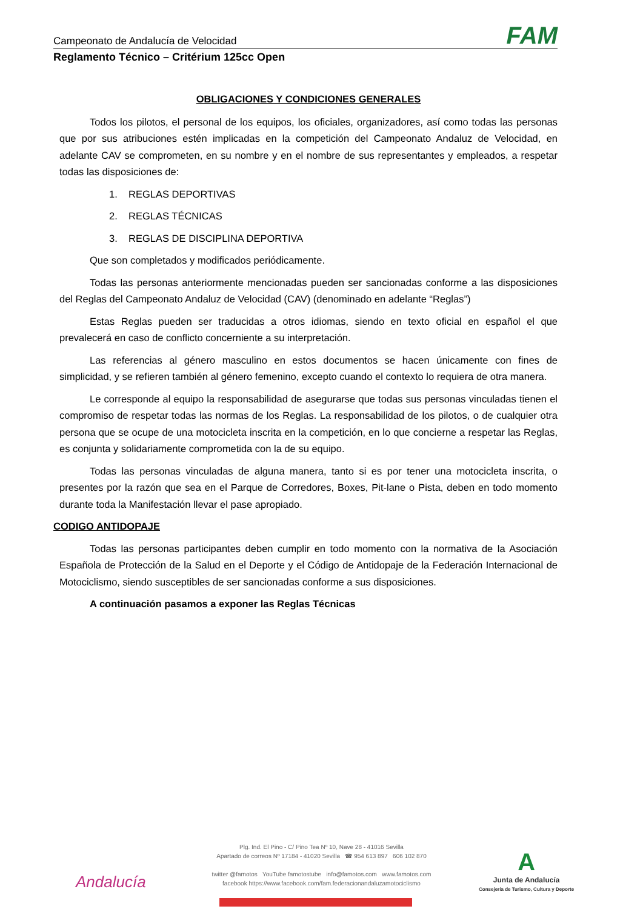Campeonato de Andalucía de Velocidad FAM
Reglamento Técnico – Critérium 125cc Open
OBLIGACIONES Y CONDICIONES GENERALES
Todos los pilotos, el personal de los equipos, los oficiales, organizadores, así como todas las personas que por sus atribuciones estén implicadas en la competición del Campeonato Andaluz de Velocidad, en adelante CAV se comprometen, en su nombre y en el nombre de sus representantes y empleados, a respetar todas las disposiciones de:
1. REGLAS DEPORTIVAS
2. REGLAS TÉCNICAS
3. REGLAS DE DISCIPLINA DEPORTIVA
Que son completados y modificados periódicamente.
Todas las personas anteriormente mencionadas pueden ser sancionadas conforme a las disposiciones del Reglas del Campeonato Andaluz de Velocidad (CAV) (denominado en adelante “Reglas”)
Estas Reglas pueden ser traducidas a otros idiomas, siendo en texto oficial en español el que prevalecerá en caso de conflicto concerniente a su interpretación.
Las referencias al género masculino en estos documentos se hacen únicamente con fines de simplicidad, y se refieren también al género femenino, excepto cuando el contexto lo requiera de otra manera.
Le corresponde al equipo la responsabilidad de asegurarse que todas sus personas vinculadas tienen el compromiso de respetar todas las normas de los Reglas. La responsabilidad de los pilotos, o de cualquier otra persona que se ocupe de una motocicleta inscrita en la competición, en lo que concierne a respetar las Reglas, es conjunta y solidariamente comprometida con la de su equipo.
Todas las personas vinculadas de alguna manera, tanto si es por tener una motocicleta inscrita, o presentes por la razón que sea en el Parque de Corredores, Boxes, Pit-lane o Pista, deben en todo momento durante toda la Manifestación llevar el pase apropiado.
CODIGO ANTIDOPAJE
Todas las personas participantes deben cumplir en todo momento con la normativa de la Asociación Española de Protección de la Salud en el Deporte y el Código de Antidopaje de la Federación Internacional de Motociclismo, siendo susceptibles de ser sancionadas conforme a sus disposiciones.
A continuación pasamos a exponer las Reglas Técnicas
Andalucía
Plg. Ind. El Pino - C/ Pino Tea Nº 10, Nave 28 - 41016 Sevilla
Apartado de correos Nº 17184 - 41020 Sevilla ☎ 954 613 897 606 102 870
twitter @famotos YouTube famotostube info@famotos.com www.famotos.com
facebook https://www.facebook.com/fam.federacionandaluzamotociclismo
A
Junta de Andalucía
Consejería de Turismo, Cultura y Deporte